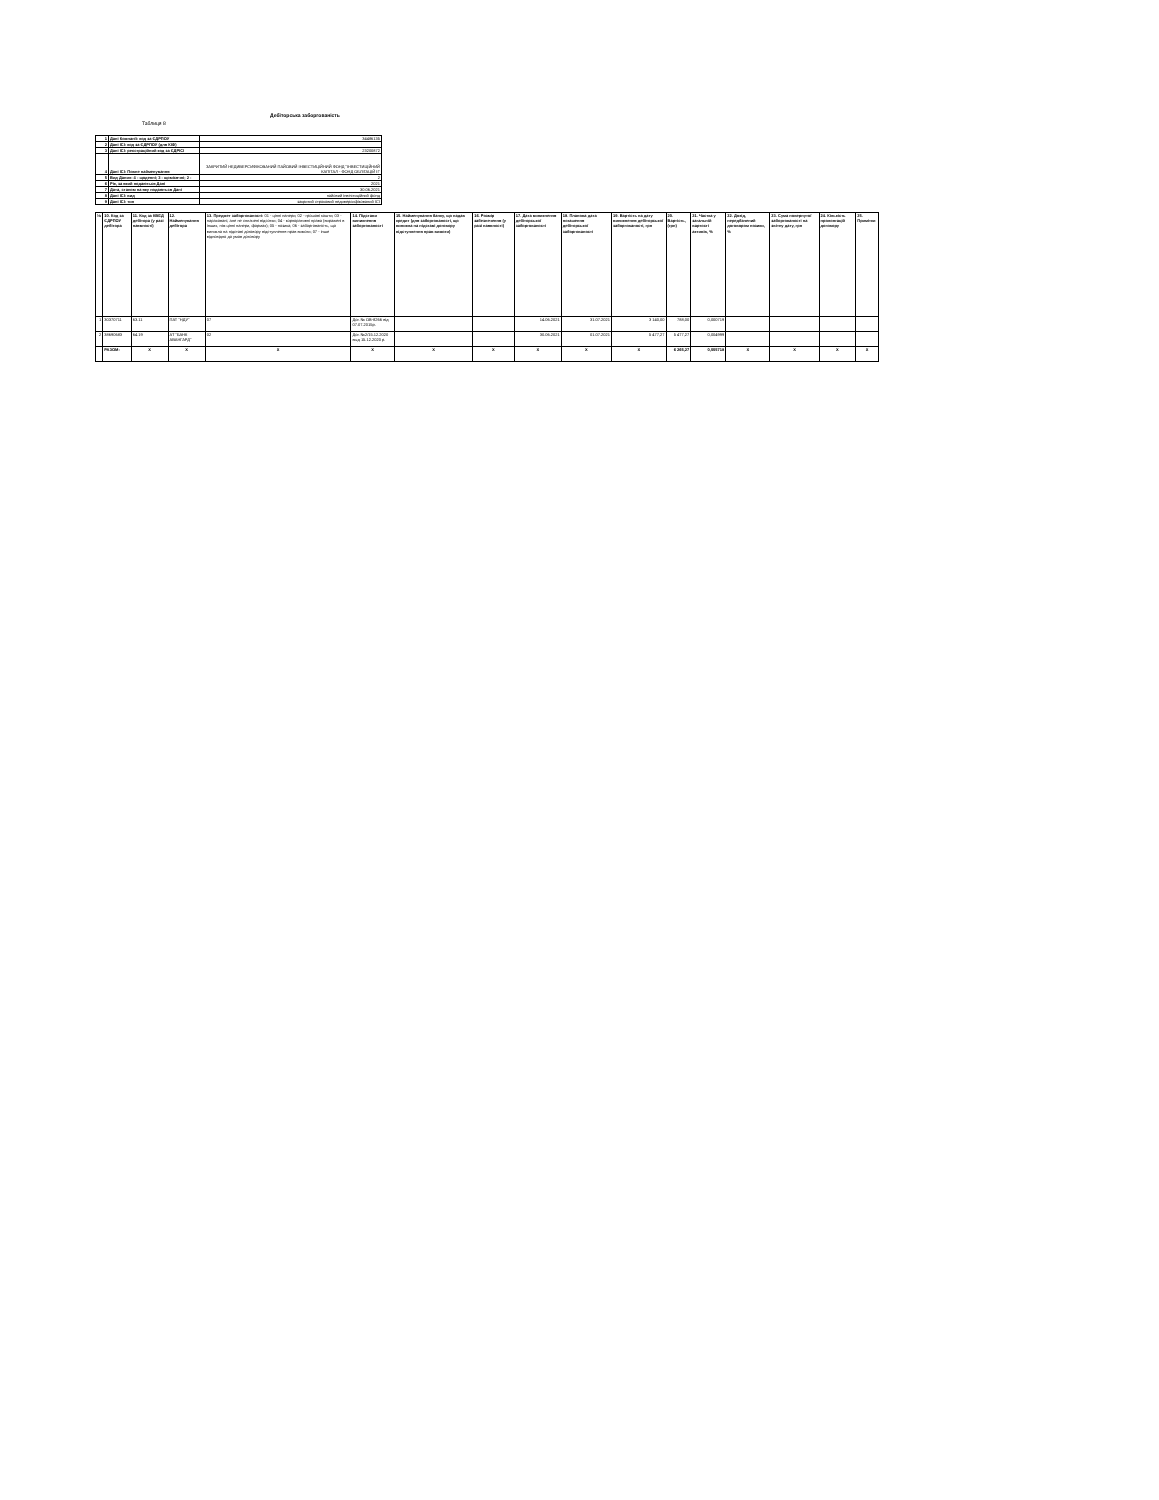Дебіторська заборгованість
Таблиця 8
| 1 | Дані Компанії: код за ЄДРПОУ | 34486135 |
| 2 | Дані ICI: код за ЄДРПОУ (для КІФ) | |
| 3 | Дані ICI: реєстраційний код за ЄДРІСІ | 23200872 |
| 4 | Дані ICI: Повне найменування | ЗАКРИТИЙ НЕДИВЕРСИФІКОВАНИЙ ПАЙОВИЙ ІНВЕСТИЦІЙНИЙ ФОНД "ІНВЕСТИЦІЙНИЙ КАПІТАЛ - ФОНД ОБЛІГАЦІЙ II" |
| 5 | Вид Даних: 4 - щоденні; 3 - щомісячні; 2 - | 2 |
| 6 | Рік, за який подаються Дані | 2021 |
| 7 | Дата, станом на яку подаються Дані | 30.06.2021 |
| 8 | Дані ICI: вид | пайовий інвестиційний фонд |
| 9 | Дані ICI: тип | закритий строковий недиверсифікований ICI |
| № | 10. Код за ЄДРПОУ дебітора | 11. Код за КВЕД дебітора (у разі наявності) | 12. Найменування дебітора | 13. Предмет заборгованості: 01 - цінні папери; 02 - грошові кошти; 03 - нараховані, але не сплачені відсотки; 04 - корпоративні права (виражені в інших, ніж цінні папери, формах); 05 - позика; 06 - заборгованість, що виникла на підставі договору відступлення прав вимоги; 07 - інше відповідно до умов договору | 14. Підстави виникнення заборгованості | 15. Найменування банку, що надав кредит (для заборгованості, що виникла на підставі договору відступлення прав вимоги) | 16. Розмір забезпечення (у разі наявності) | 17. Дата виникнення дебіторської заборгованості | 18. Планова дата погашення дебіторської заборгованості | 19. Вартість на дату виникнення дебіторської заборгованості, грн | 20. Вартість, (грн) | 21. Частка у загальній вартості активів, % | 22. Дохід, передбачений договором позики, % | 23. Сума повернутої заборгованості на звітну дату, грн | 24. Кількість пролонгацій договору | 25. Примітки |
| --- | --- | --- | --- | --- | --- | --- | --- | --- | --- | --- | --- | --- | --- | --- | --- | --- |
| 1 | 30370711 | 63.11 | ПАТ "НДУ" | 07 | Дог. № ОВ-8266 від 07.07.2015р. | | | 14.06.2021 | 31.07.2021 | 3 140,00 | 788,00 | 0,000719 | | | | |
| 2 | 38690683 | 64.19 | АТ "БАНК АВАНГАРД" | 02 | Дог. №2/15.12.2020 выд 15.12.2020 р. | | | 30.06.2021 | 01.07.2021 | 5 477,27 | 5 477,27 | 0,004999 | | | | |
| | РАЗОМ: | X | X | X | X | X | X | X | X | X | 6 265,27 | 0,005718 | X | X | X | X |